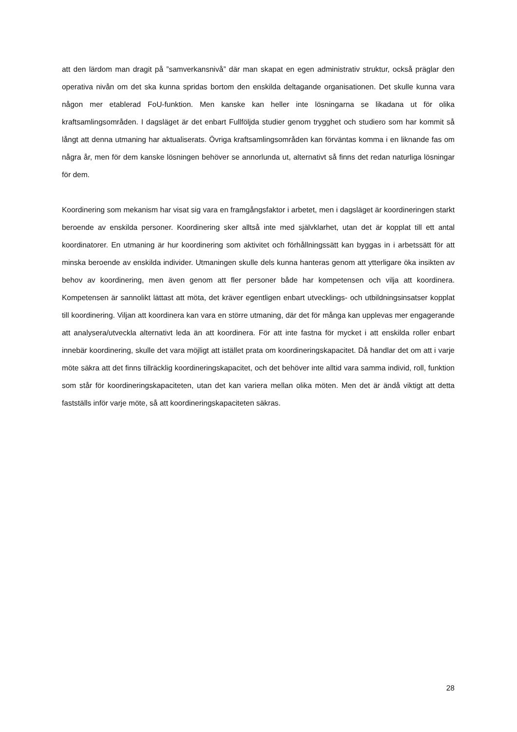att den lärdom man dragit på ”samverkansnivå” där man skapat en egen administrativ struktur, också präglar den operativa nivån om det ska kunna spridas bortom den enskilda deltagande organisationen. Det skulle kunna vara någon mer etablerad FoU-funktion. Men kanske kan heller inte lösningarna se likadana ut för olika kraftsamlingsområden. I dagsläget är det enbart Fullföljda studier genom trygghet och studiero som har kommit så långt att denna utmaning har aktualiserats. Övriga kraftsamlingsområden kan förväntas komma i en liknande fas om några år, men för dem kanske lösningen behöver se annorlunda ut, alternativt så finns det redan naturliga lösningar för dem.
Koordinering som mekanism har visat sig vara en framgångsfaktor i arbetet, men i dagsläget är koordineringen starkt beroende av enskilda personer. Koordinering sker alltså inte med självklarhet, utan det är kopplat till ett antal koordinatorer. En utmaning är hur koordinering som aktivitet och förhållningssätt kan byggas in i arbetssätt för att minska beroende av enskilda individer. Utmaningen skulle dels kunna hanteras genom att ytterligare öka insikten av behov av koordinering, men även genom att fler personer både har kompetensen och vilja att koordinera. Kompetensen är sannolikt lättast att möta, det kräver egentligen enbart utvecklings- och utbildningsinsatser kopplat till koordinering. Viljan att koordinera kan vara en större utmaning, där det för många kan upplevas mer engagerande att analysera/utveckla alternativt leda än att koordinera. För att inte fastna för mycket i att enskilda roller enbart innebär koordinering, skulle det vara möjligt att istället prata om koordineringskapacitet. Då handlar det om att i varje möte säkra att det finns tillräcklig koordineringskapacitet, och det behöver inte alltid vara samma individ, roll, funktion som står för koordineringskapaciteten, utan det kan variera mellan olika möten. Men det är ändå viktigt att detta fastställs inför varje möte, så att koordineringskapaciteten säkras.
28